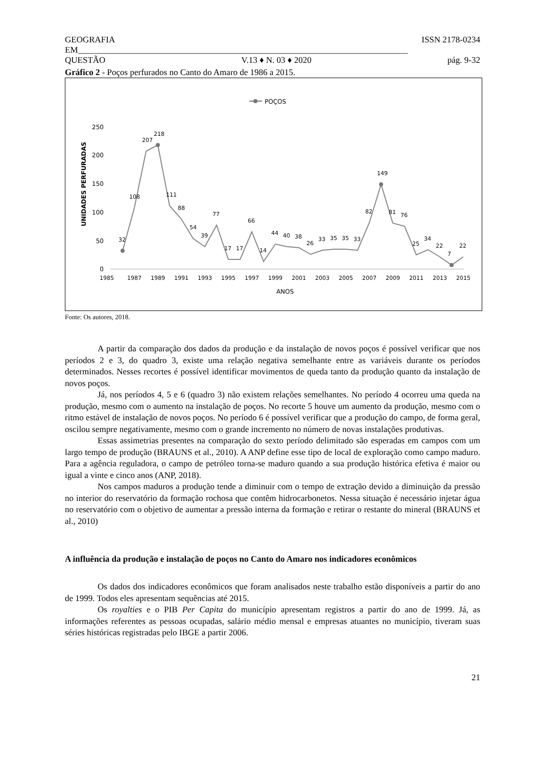GEOGRAFIA ISSN 2178-0234
EM____________________________________________________________________________
QUESTÃO V.13 ♦ N. 03 ♦ 2020 pág. 9-32
Gráfico 2 - Poços perfurados no Canto do Amaro de 1986 a 2015.
POÇOS
250
200
150
100
50
0
UNIDADES PERFURADAS
1985
1987
1989
1991
1993
1995
1997
1999
2001
2003
2005
2007
2009
2011
2013
2015
ANOS
32
108
207
218
111
88
54
39
77
17
17
66
14
44
40
38
26
33
35
35
33
82
149
81
76
25
34
22
7
22
Fonte: Os autores, 2018.
A partir da comparação dos dados da produção e da instalação de novos poços é possível verificar que nos períodos 2 e 3, do quadro 3, existe uma relação negativa semelhante entre as variáveis durante os períodos determinados. Nesses recortes é possível identificar movimentos de queda tanto da produção quanto da instalação de novos poços.
Já, nos períodos 4, 5 e 6 (quadro 3) não existem relações semelhantes. No período 4 ocorreu uma queda na produção, mesmo com o aumento na instalação de poços. No recorte 5 houve um aumento da produção, mesmo com o ritmo estável de instalação de novos poços. No período 6 é possível verificar que a produção do campo, de forma geral, oscilou sempre negativamente, mesmo com o grande incremento no número de novas instalações produtivas.
Essas assimetrias presentes na comparação do sexto período delimitado são esperadas em campos com um largo tempo de produção (BRAUNS et al., 2010). A ANP define esse tipo de local de exploração como campo maduro. Para a agência reguladora, o campo de petróleo torna-se maduro quando a sua produção histórica efetiva é maior ou igual a vinte e cinco anos (ANP, 2018).
Nos campos maduros a produção tende a diminuir com o tempo de extração devido a diminuição da pressão no interior do reservatório da formação rochosa que contêm hidrocarbonetos. Nessa situação é necessário injetar água no reservatório com o objetivo de aumentar a pressão interna da formação e retirar o restante do mineral (BRAUNS et al., 2010)
A influência da produção e instalação de poços no Canto do Amaro nos indicadores econômicos
Os dados dos indicadores econômicos que foram analisados neste trabalho estão disponíveis a partir do ano de 1999. Todos eles apresentam sequências até 2015.
Os royalties e o PIB Per Capita do município apresentam registros a partir do ano de 1999. Já, as informações referentes as pessoas ocupadas, salário médio mensal e empresas atuantes no município, tiveram suas séries históricas registradas pelo IBGE a partir 2006.
21